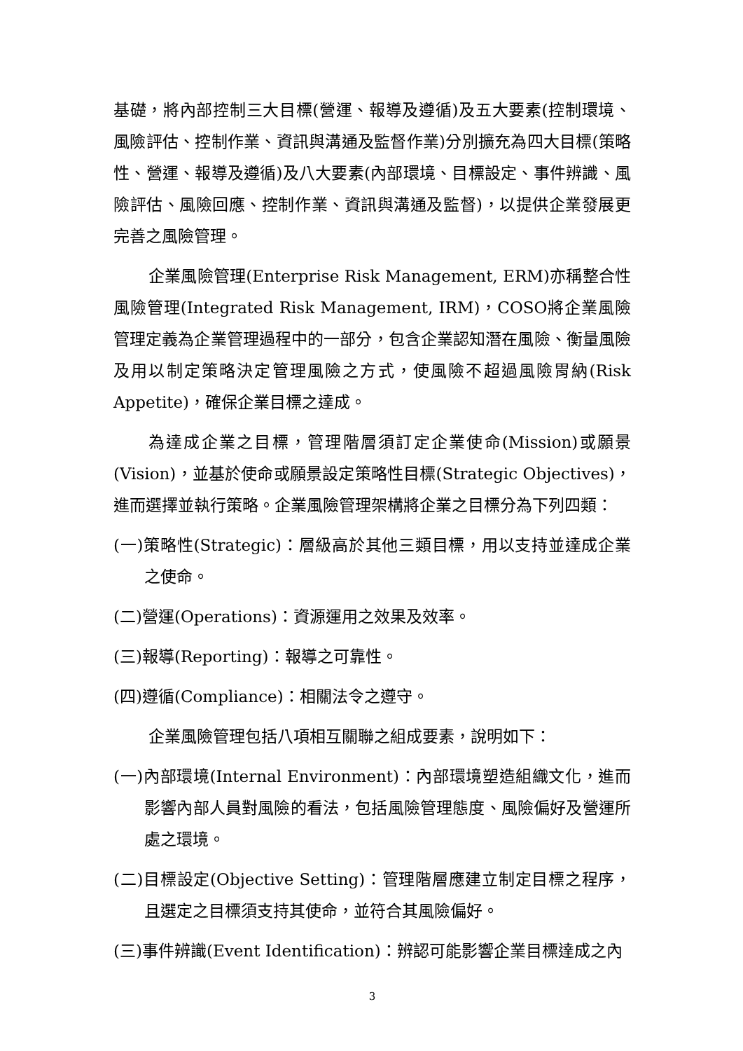基礎，將內部控制三大目標(營運、報導及遵循)及五大要素(控制環境、風險評估、控制作業、資訊與溝通及監督作業)分別擴充為四大目標(策略性、營運、報導及遵循)及八大要素(內部環境、目標設定、事件辨識、風險評估、風險回應、控制作業、資訊與溝通及監督)，以提供企業發展更完善之風險管理。
企業風險管理(Enterprise Risk Management, ERM)亦稱整合性風險管理(Integrated Risk Management, IRM)，COSO將企業風險管理定義為企業管理過程中的一部分，包含企業認知潛在風險、衡量風險及用以制定策略決定管理風險之方式，使風險不超過風險胃納(Risk Appetite)，確保企業目標之達成。
為達成企業之目標，管理階層須訂定企業使命(Mission)或願景(Vision)，並基於使命或願景設定策略性目標(Strategic Objectives)，進而選擇並執行策略。企業風險管理架構將企業之目標分為下列四類：
(一)策略性(Strategic)：層級高於其他三類目標，用以支持並達成企業之使命。
(二)營運(Operations)：資源運用之效果及效率。
(三)報導(Reporting)：報導之可靠性。
(四)遵循(Compliance)：相關法令之遵守。
企業風險管理包括八項相互關聯之組成要素，說明如下：
(一)內部環境(Internal Environment)：內部環境塑造組織文化，進而影響內部人員對風險的看法，包括風險管理態度、風險偏好及營運所處之環境。
(二)目標設定(Objective Setting)：管理階層應建立制定目標之程序，且選定之目標須支持其使命，並符合其風險偏好。
(三)事件辨識(Event Identification)：辨認可能影響企業目標達成之內
3